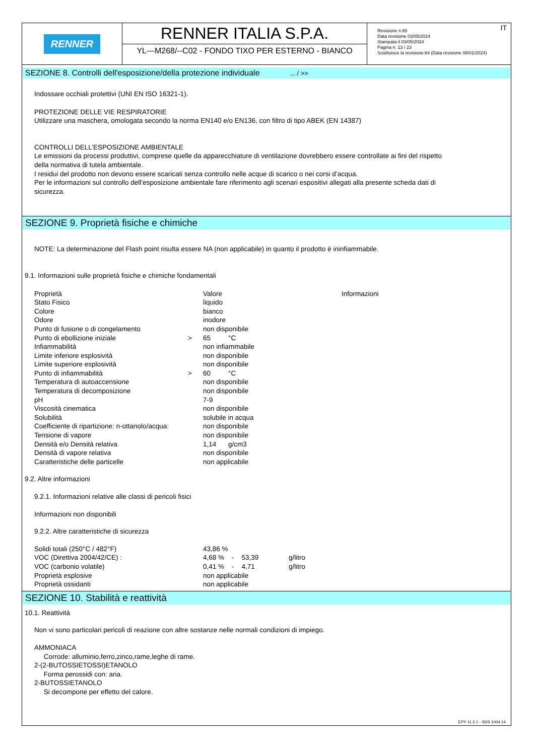RENNER
RENNER ITALIA S.P.A.
YL---M268/--C02 - FONDO TIXO PER ESTERNO - BIANCO
IT Revisione n.65
Data revisione 03/05/2024
Stampata il 03/05/2024
Pagina n. 13 / 23
Sostituisce la revisione:64 (Data revisione 08/01/2024)
SEZIONE 8. Controlli dell'esposizione/della protezione individuale ... / >>
Indossare occhiali protettivi (UNI EN ISO 16321-1).
PROTEZIONE DELLE VIE RESPIRATORIE
Utilizzare una maschera, omologata secondo la norma EN140 e/o EN136, con filtro di tipo ABEK (EN 14387)
CONTROLLI DELL’ESPOSIZIONE AMBIENTALE
Le emissioni da processi produttivi, comprese quelle da apparecchiature di ventilazione dovrebbero essere controllate ai fini del rispetto
della normativa di tutela ambientale.
I residui del prodotto non devono essere scaricati senza controllo nelle acque di scarico o nei corsi d’acqua.
Per le informazioni sul controllo dell’esposizione ambientale fare riferimento agli scenari espositivi allegati alla presente scheda dati di
sicurezza.
SEZIONE 9. Proprietà fisiche e chimiche
NOTE: La determinazione del Flash point risulta essere NA (non applicabile) in quanto il prodotto è ininfiammabile.
9.1. Informazioni sulle proprietà fisiche e chimiche fondamentali
| Proprietà | | Valore | | Informazioni |
| Stato Fisico | | liquido | | |
| Colore | | bianco | | |
| Odore | | inodore | | |
| Punto di fusione o di congelamento | | non disponibile | | |
| Punto di ebollizione iniziale | > | 65 | °C | |
| Infiammabilità | | non infiammabile | | |
| Limite inferiore esplosività | | non disponibile | | |
| Limite superiore esplosività | | non disponibile | | |
| Punto di infiammabilità | > | 60 | °C | |
| Temperatura di autoaccensione | | non disponibile | | |
| Temperatura di decomposizione | | non disponibile | | |
| pH | | 7-9 | | |
| Viscosità cinematica | | non disponibile | | |
| Solubilità | | solubile in acqua | | |
| Coefficiente di ripartizione: n-ottanolo/acqua: | | non disponibile | | |
| Tensione di vapore | | non disponibile | | |
| Densità e/o Densità relativa | | 1,14 | g/cm3 | |
| Densità di vapore relativa | | non disponibile | | |
| Caratteristiche delle particelle | | non applicabile | | |
9.2. Altre informazioni
9.2.1. Informazioni relative alle classi di pericoli fisici
Informazioni non disponibili
9.2.2. Altre caratteristiche di sicurezza
| Solidi totali (250°C / 482°F) | 43,86 % | | |
| VOC (Direttiva 2004/42/CE) : | 4,68 % - 53,39 | | g/litro |
| VOC (carbonio volatile) | 0,41 % - 4,71 | | g/litro |
| Proprietà esplosive | non applicabile | | |
| Proprietà ossidanti | non applicabile | | |
SEZIONE 10. Stabilità e reattività
10.1. Reattività
Non vi sono particolari pericoli di reazione con altre sostanze nelle normali condizioni di impiego.
AMMONIACA
Corrode: alluminio,ferro,zinco,rame,leghe di rame.
2-(2-BUTOSSIETOSSI)ETANOLO
Forma perossidi con: aria.
2-BUTOSSIETANOLO
Si decompone per effetto del calore.
EPY 11.2.1 - SDS 1004.14